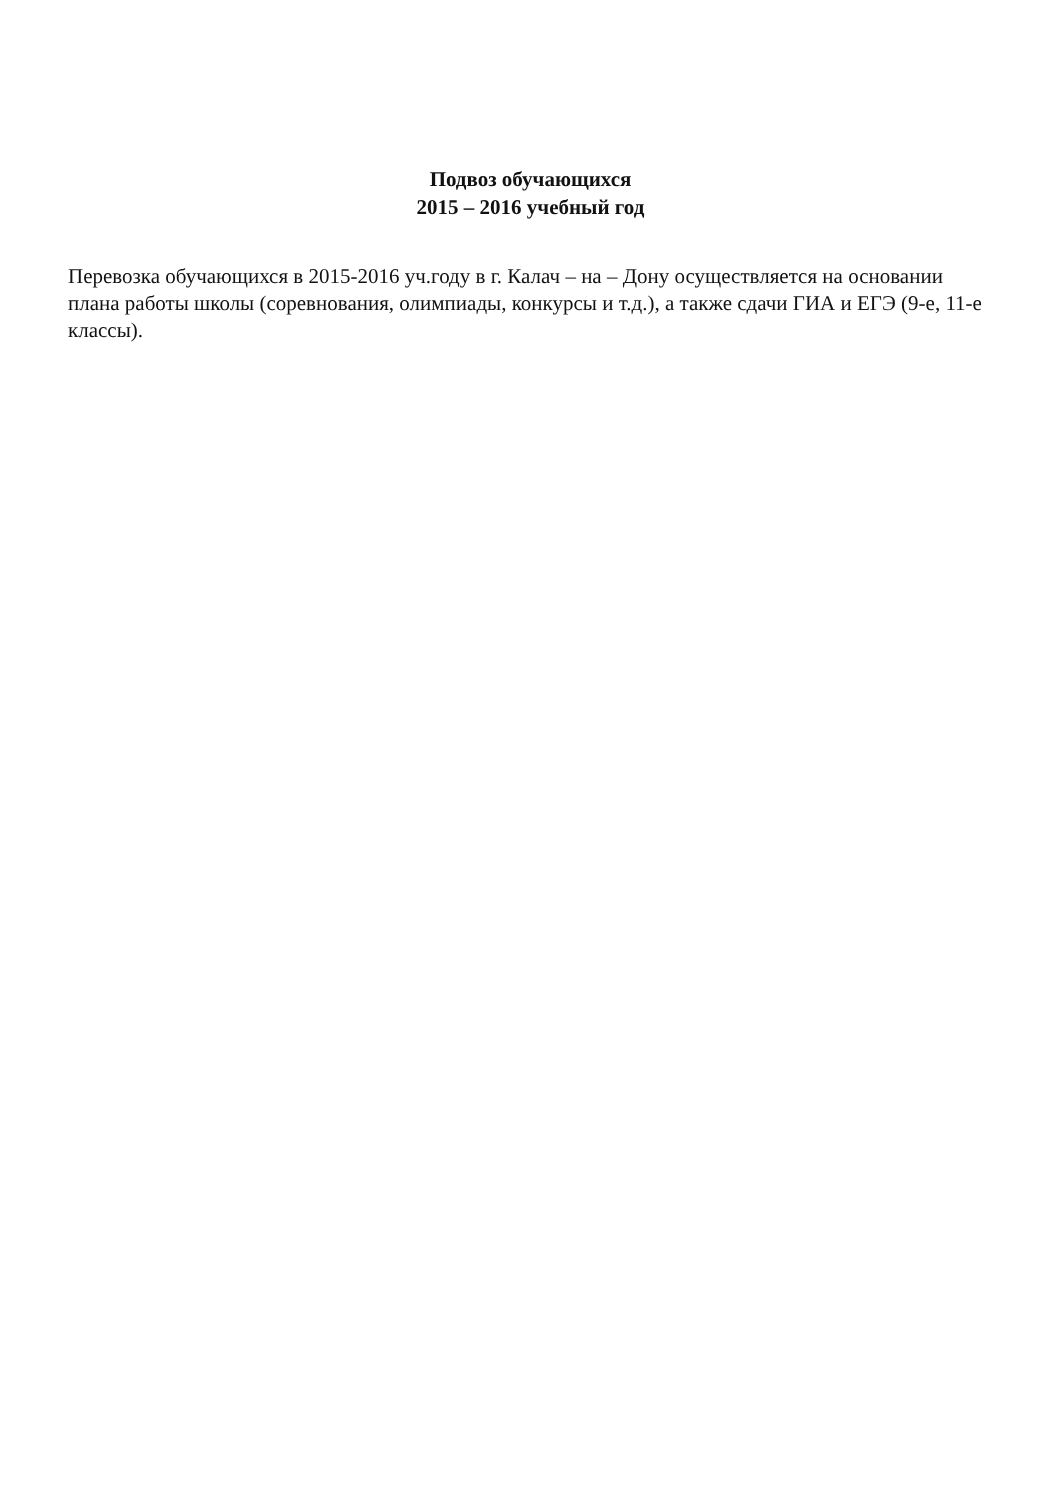Подвоз обучающихся
2015 – 2016 учебный год
Перевозка обучающихся в 2015-2016 уч.году в г. Калач – на – Дону осуществляется на основании плана работы школы (соревнования, олимпиады, конкурсы и т.д.), а также сдачи ГИА и ЕГЭ (9-е, 11-е классы).